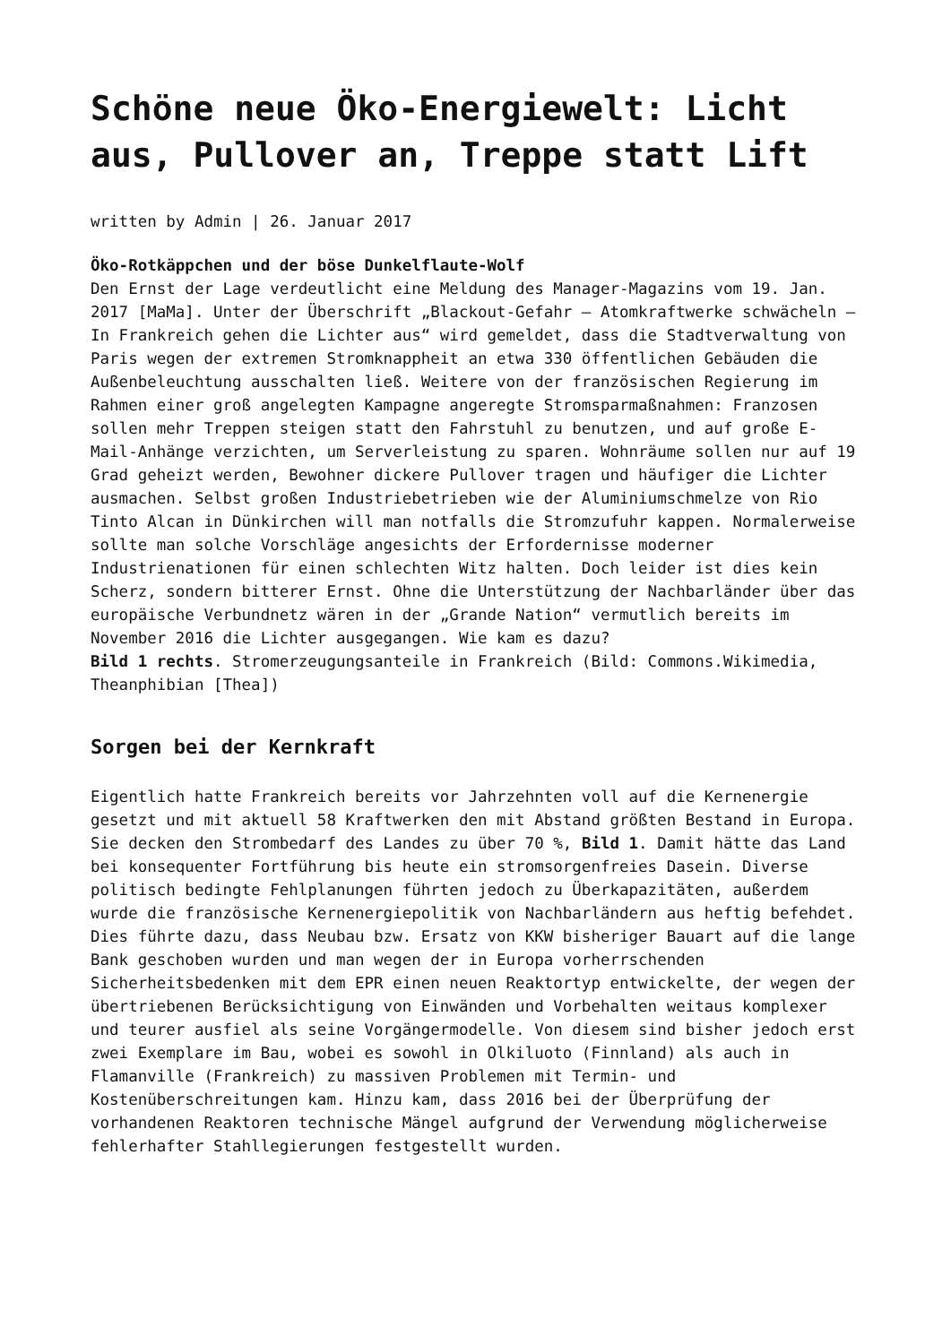Schöne neue Öko-Energiewelt: Licht aus, Pullover an, Treppe statt Lift
written by Admin | 26. Januar 2017
Öko-Rotkäppchen und der böse Dunkelflaute-Wolf
Den Ernst der Lage verdeutlicht eine Meldung des Manager-Magazins vom 19. Jan. 2017 [MaMa]. Unter der Überschrift „Blackout-Gefahr – Atomkraftwerke schwächeln – In Frankreich gehen die Lichter aus“ wird gemeldet, dass die Stadtverwaltung von Paris wegen der extremen Stromknappheit an etwa 330 öffentlichen Gebäuden die Außenbeleuchtung ausschalten ließ. Weitere von der französischen Regierung im Rahmen einer groß angelegten Kampagne angeregte Stromsparmaßnahmen: Franzosen sollen mehr Treppen steigen statt den Fahrstuhl zu benutzen, und auf große E-Mail-Anhänge verzichten, um Serverleistung zu sparen. Wohnräume sollen nur auf 19 Grad geheizt werden, Bewohner dickere Pullover tragen und häufiger die Lichter ausmachen. Selbst großen Industriebetrieben wie der Aluminiumschmelze von Rio Tinto Alcan in Dünkirchen will man notfalls die Stromzufuhr kappen. Normalerweise sollte man solche Vorschläge angesichts der Erfordernisse moderner Industrienationen für einen schlechten Witz halten. Doch leider ist dies kein Scherz, sondern bitterer Ernst. Ohne die Unterstützung der Nachbarländer über das europäische Verbundnetz wären in der „Grande Nation“ vermutlich bereits im November 2016 die Lichter ausgegangen. Wie kam es dazu?
Bild 1 rechts. Stromerzeugungsanteile in Frankreich (Bild: Commons.Wikimedia, Theanphibian [Thea])
Sorgen bei der Kernkraft
Eigentlich hatte Frankreich bereits vor Jahrzehnten voll auf die Kernenergie gesetzt und mit aktuell 58 Kraftwerken den mit Abstand größten Bestand in Europa. Sie decken den Strombedarf des Landes zu über 70 %, Bild 1. Damit hätte das Land bei konsequenter Fortführung bis heute ein stromsorgenfreies Dasein. Diverse politisch bedingte Fehlplanungen führten jedoch zu Überkapazitäten, außerdem wurde die französische Kernenergiepolitik von Nachbarländern aus heftig befehdet. Dies führte dazu, dass Neubau bzw. Ersatz von KKW bisheriger Bauart auf die lange Bank geschoben wurden und man wegen der in Europa vorherrschenden Sicherheitsbedenken mit dem EPR einen neuen Reaktortyp entwickelte, der wegen der übertriebenen Berücksichtigung von Einwänden und Vorbehalten weitaus komplexer und teurer ausfiel als seine Vorgängermodelle. Von diesem sind bisher jedoch erst zwei Exemplare im Bau, wobei es sowohl in Olkiluoto (Finnland) als auch in Flamanville (Frankreich) zu massiven Problemen mit Termin- und Kostenüberschreitungen kam. Hinzu kam, dass 2016 bei der Überprüfung der vorhandenen Reaktoren technische Mängel aufgrund der Verwendung möglicherweise fehlerhafter Stahllegierungen festgestellt wurden.